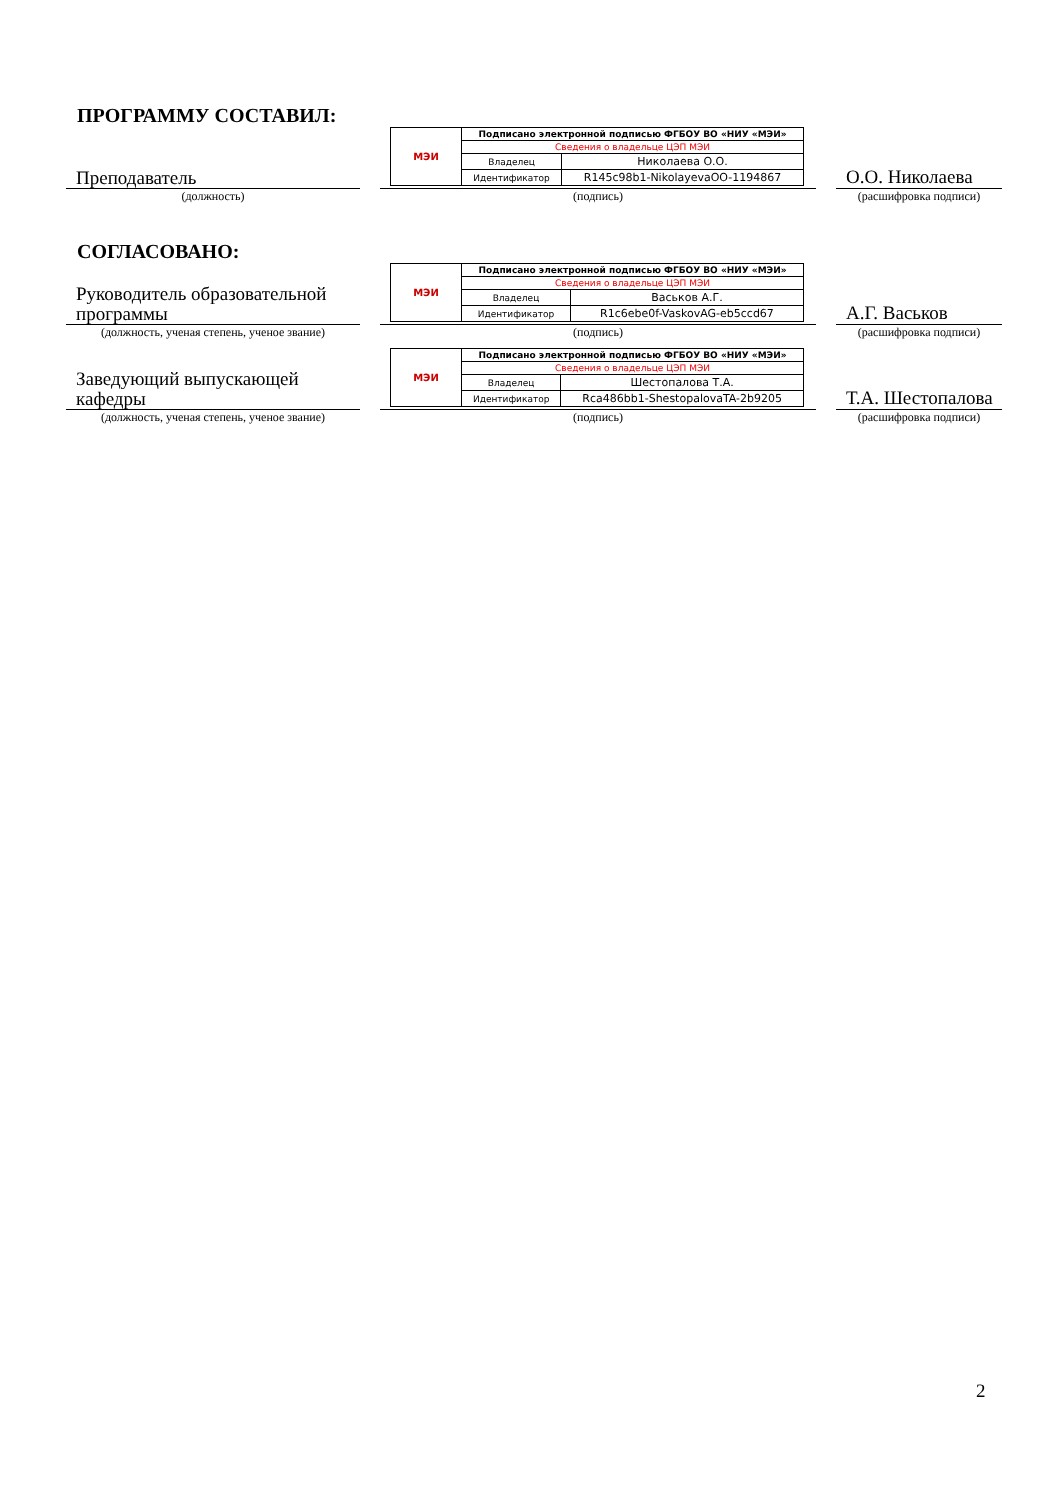ПРОГРАММУ СОСТАВИЛ:
Преподаватель
| МЭИ | Подписано электронной подписью ФГБОУ ВО «НИУ «МЭИ» | |
| | Сведения о владельце ЦЭП МЭИ | |
| | Владелец | Николаева О.О. |
| | Идентификатор | R145c98b1-NikolayevaOO-1194867 |
О.О. Николаева
(должность) (подпись) (расшифровка подписи)
СОГЛАСОВАНО:
Руководитель образовательной программы
| МЭИ | Подписано электронной подписью ФГБОУ ВО «НИУ «МЭИ» | |
| | Сведения о владельце ЦЭП МЭИ | |
| | Владелец | Васьков А.Г. |
| | Идентификатор | R1c6ebe0f-VaskovAG-eb5ccd67 |
А.Г. Васьков
(должность, ученая степень, ученое звание)
(подпись) (расшифровка подписи)
Заведующий выпускающей кафедры
| МЭИ | Подписано электронной подписью ФГБОУ ВО «НИУ «МЭИ» | |
| | Сведения о владельце ЦЭП МЭИ | |
| | Владелец | Шестопалова Т.А. |
| | Идентификатор | Rca486bb1-ShestopalovaTA-2b9205 |
Т.А. Шестопалова
(должность, ученая степень, ученое звание)
(подпись) (расшифровка подписи)
2